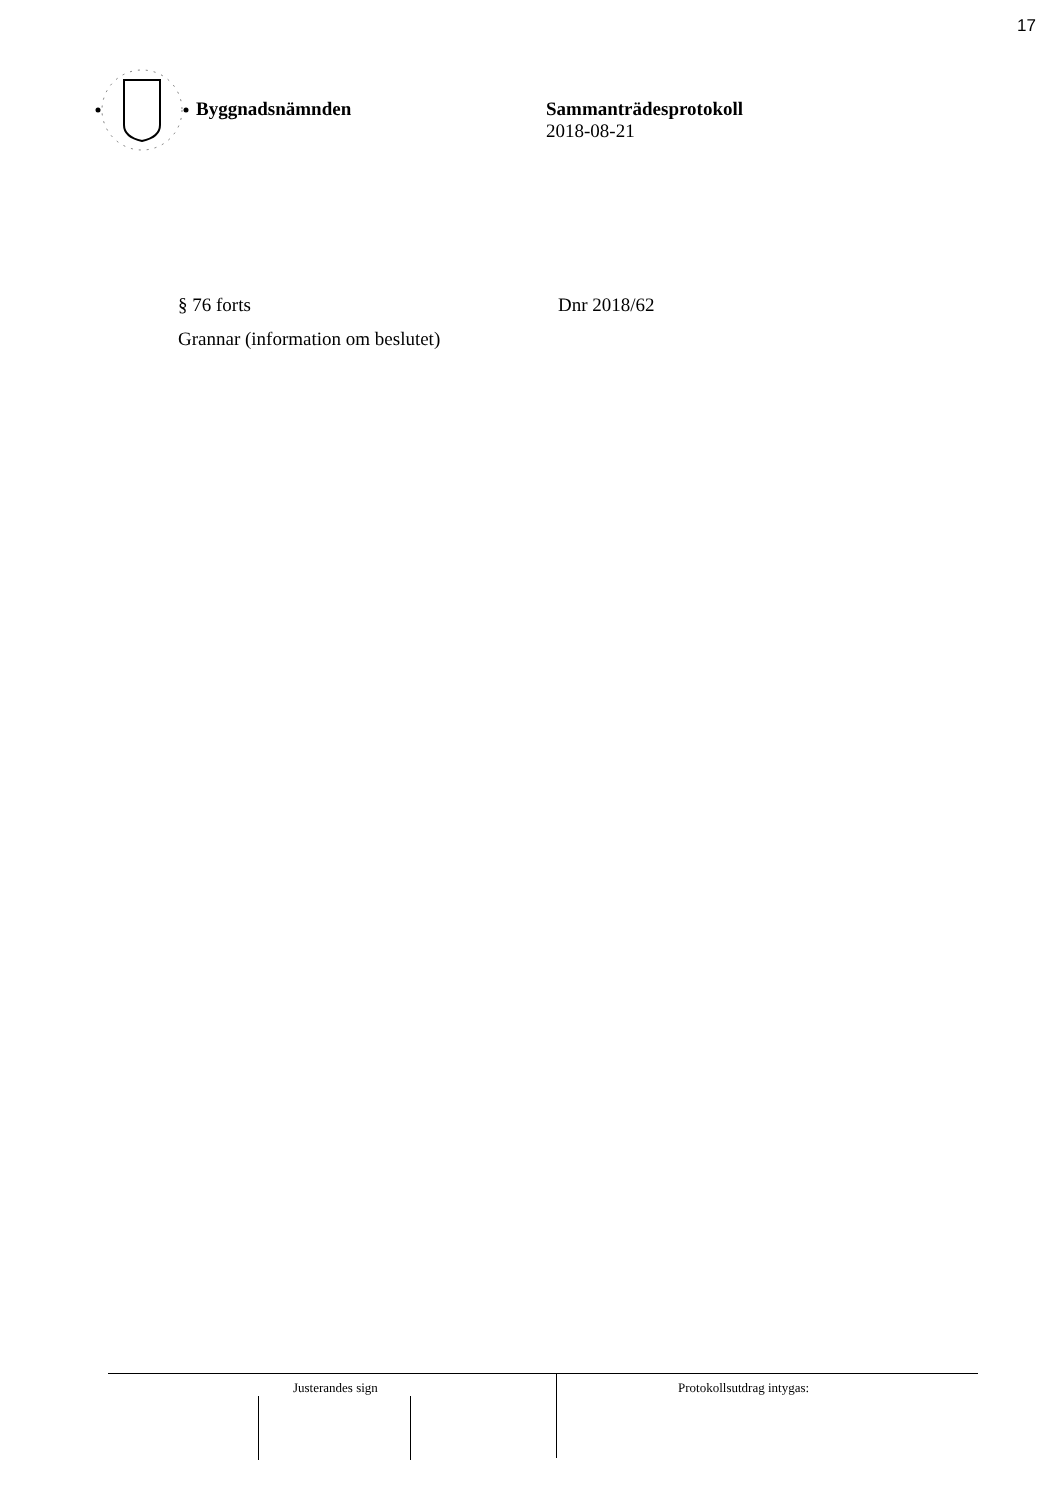17
Byggnadsnämnden Sammanträdesprotokoll
2018-08-21
§ 76 forts Dnr 2018/62
Grannar (information om beslutet)
Justerandes sign Protokollsutdrag intygas: